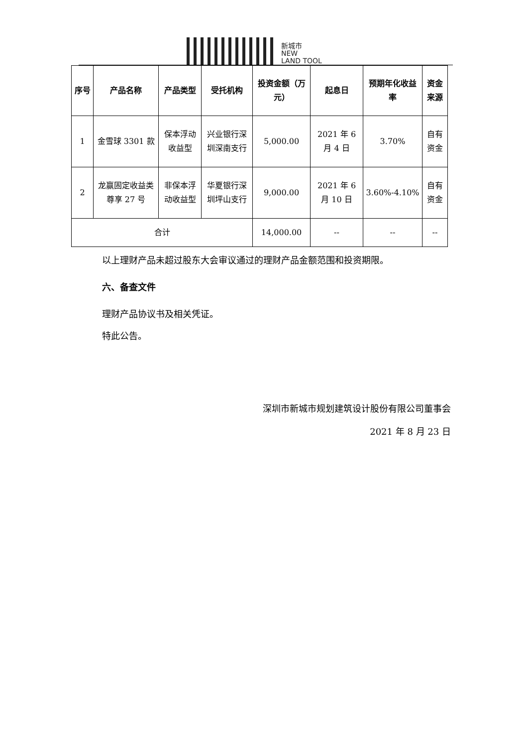新城市
NEW
LAND TOOL
| 序号 | 产品名称 | 产品类型 | 受托机构 | 投资金额（万元） | 起息日 | 预期年化收益率 | 资金来源 |
| --- | --- | --- | --- | --- | --- | --- | --- |
| 1 | 金雪球 3301 款 | 保本浮动收益型 | 兴业银行深圳深南支行 | 5,000.00 | 2021 年 6 月 4 日 | 3.70% | 自有资金 |
| 2 | 龙赢固定收益类尊享 27 号 | 非保本浮动收益型 | 华夏银行深圳坪山支行 | 9,000.00 | 2021 年 6 月 10 日 | 3.60%-4.10% | 自有资金 |
| 合计 | | | | 14,000.00 | -- | -- | -- |
以上理财产品未超过股东大会审议通过的理财产品金额范围和投资期限。
六、备查文件
理财产品协议书及相关凭证。
特此公告。
深圳市新城市规划建筑设计股份有限公司董事会
2021 年 8 月 23 日